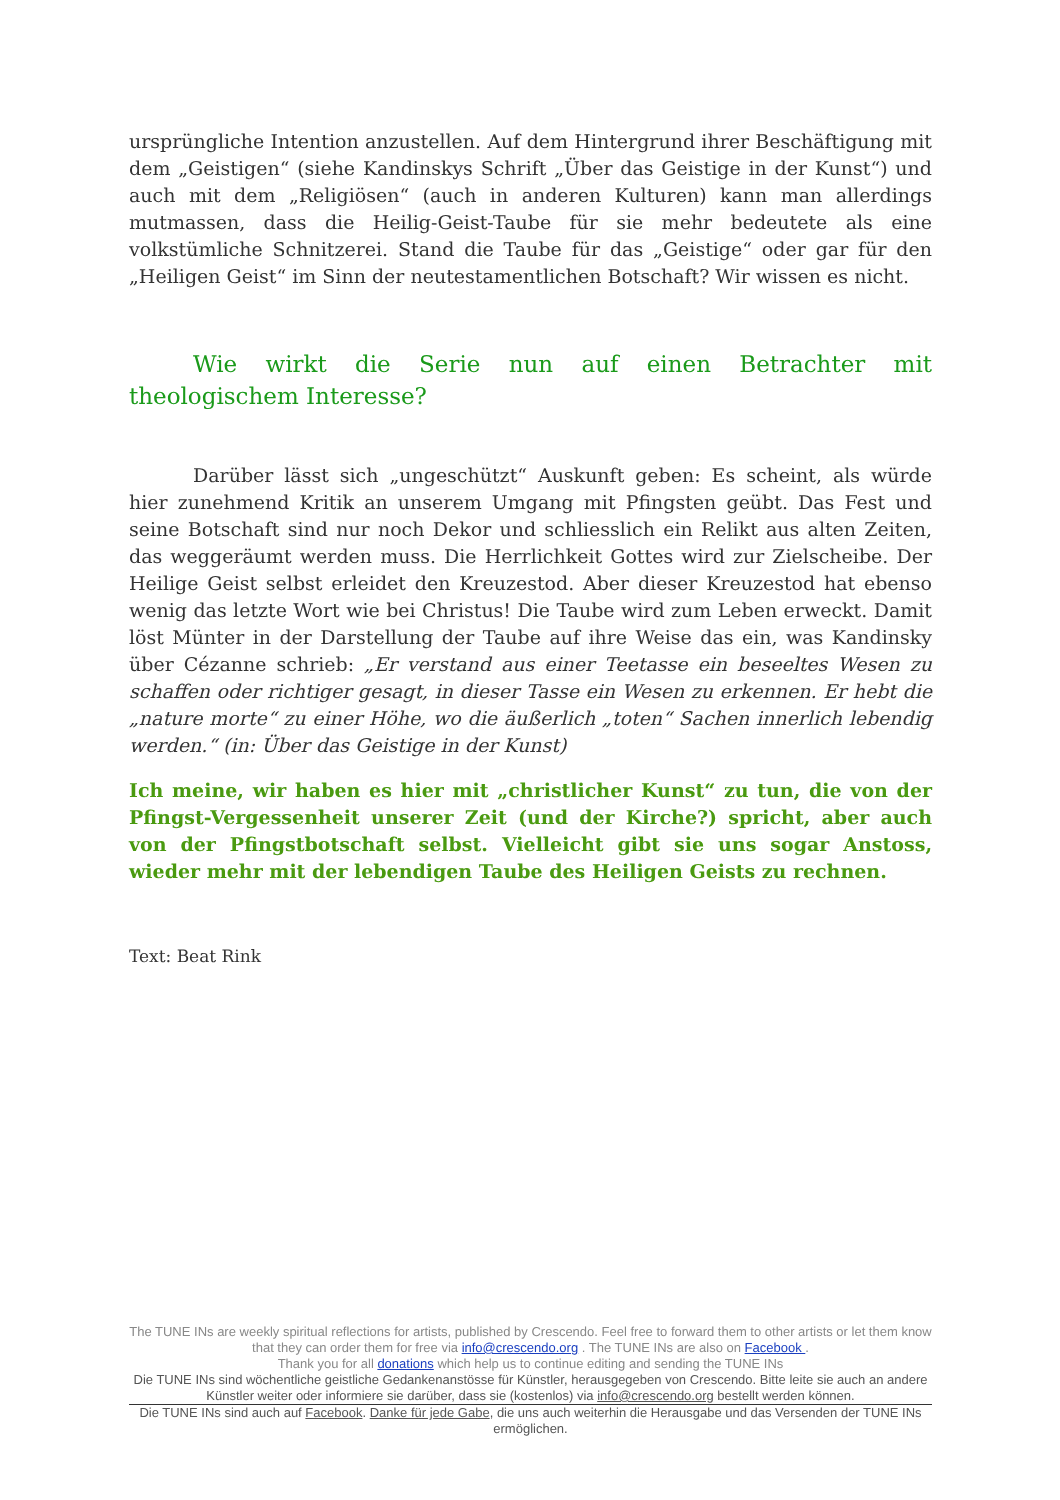ursprüngliche Intention anzustellen. Auf dem Hintergrund ihrer Beschäftigung mit dem „Geistigen“ (siehe Kandinskys Schrift „Über das Geistige in der Kunst“) und auch mit dem „Religiösen“ (auch in anderen Kulturen) kann man allerdings mutmassen, dass die Heilig-Geist-Taube für sie mehr bedeutete als eine volkstümliche Schnitzerei. Stand die Taube für das „Geistige“ oder gar für den „Heiligen Geist“ im Sinn der neutestamentlichen Botschaft? Wir wissen es nicht.
Wie wirkt die Serie nun auf einen Betrachter mit theologischem Interesse?
Darüber lässt sich „ungeschützt“ Auskunft geben: Es scheint, als würde hier zunehmend Kritik an unserem Umgang mit Pfingsten geübt. Das Fest und seine Botschaft sind nur noch Dekor und schliesslich ein Relikt aus alten Zeiten, das weggeräumt werden muss. Die Herrlichkeit Gottes wird zur Zielscheibe. Der Heilige Geist selbst erleidet den Kreuzestod. Aber dieser Kreuzestod hat ebenso wenig das letzte Wort wie bei Christus! Die Taube wird zum Leben erweckt. Damit löst Münter in der Darstellung der Taube auf ihre Weise das ein, was Kandinsky über Cézanne schrieb: „Er verstand aus einer Teetasse ein beseeltes Wesen zu schaffen oder richtiger gesagt, in dieser Tasse ein Wesen zu erkennen. Er hebt die „nature morte“ zu einer Höhe, wo die äußerlich „toten“ Sachen innerlich lebendig werden.“ (in: Über das Geistige in der Kunst)
Ich meine, wir haben es hier mit „christlicher Kunst“ zu tun, die von der Pfingst-Vergessenheit unserer Zeit (und der Kirche?) spricht, aber auch von der Pfingstbotschaft selbst. Vielleicht gibt sie uns sogar Anstoss, wieder mehr mit der lebendigen Taube des Heiligen Geists zu rechnen.
Text: Beat Rink
The TUNE INs are weekly spiritual reflections for artists, published by Crescendo. Feel free to forward them to other artists or let them know that they can order them for free via info@crescendo.org . The TUNE INs are also on Facebook .
Thank you for all donations which help us to continue editing and sending the TUNE INs
Die TUNE INs sind wöchentliche geistliche Gedankenanstösse für Künstler, herausgegeben von Crescendo. Bitte leite sie auch an andere Künstler weiter oder informiere sie darüber, dass sie (kostenlos) via info@crescendo.org bestellt werden können.
Die TUNE INs sind auch auf Facebook. Danke für jede Gabe, die uns auch weiterhin die Herausgabe und das Versenden der TUNE INs ermöglichen.